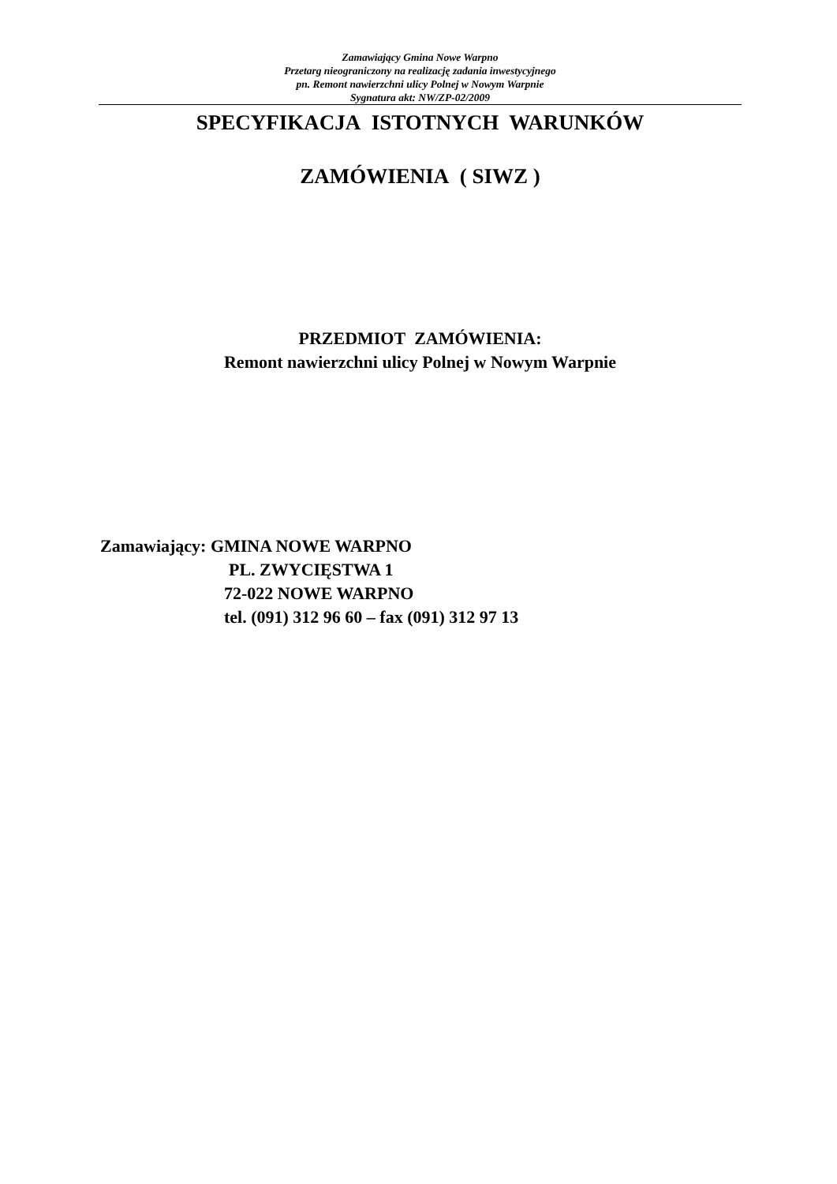Zamawiający Gmina Nowe Warpno
Przetarg nieograniczony na realizację zadania inwestycyjnego
pn. Remont nawierzchni ulicy Polnej w Nowym Warpnie
Sygnatura akt: NW/ZP-02/2009
SPECYFIKACJA ISTOTNYCH WARUNKÓW
ZAMÓWIENIA ( SIWZ )
PRZEDMIOT ZAMÓWIENIA:
Remont nawierzchni ulicy Polnej w Nowym Warpnie
Zamawiający: GMINA NOWE WARPNO
PL. ZWYCIĘSTWA 1
72-022 NOWE WARPNO
tel. (091) 312 96 60 – fax (091) 312 97 13